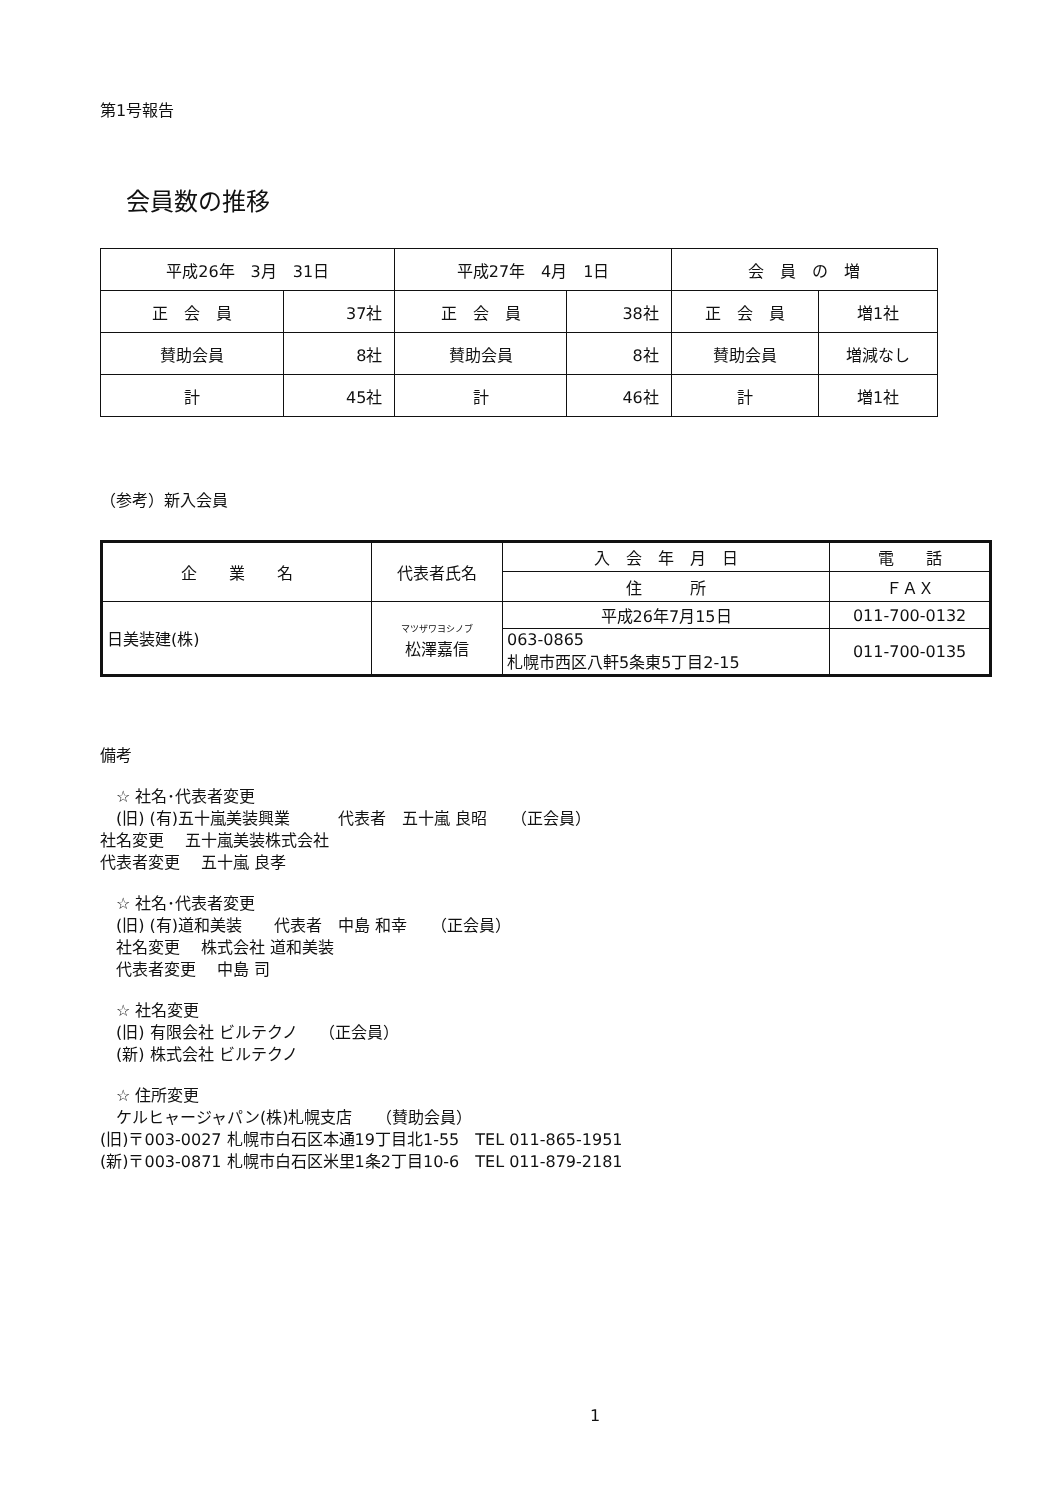第1号報告
会員数の推移
| 平成26年 3月 31日 | | 平成27年 4月 1日 | | 会 員 の 増 | |
| 正 会 員 | 37社 | 正 会 員 | 38社 | 正 会 員 | 増1社 |
| 賛助会員 | 8社 | 賛助会員 | 8社 | 賛助会員 | 増減なし |
| 計 | 45社 | 計 | 46社 | 計 | 増1社 |
（参考）新入会員
| 企 業 名 | 代表者氏名 | 入 会 年 月 日 | 電 話 |
| | | 住 所 | ＦＡＸ |
| 日美装建(株) | マツザワヨシノブ 松澤嘉信 | 平成26年7月15日 | 011-700-0132 |
| | | 063-0865 札幌市西区八軒5条東5丁目2-15 | 011-700-0135 |
備考
　☆ 社名･代表者変更
　(旧) (有)五十嵐美装興業　　　代表者　五十嵐 良昭　　（正会員）
社名変更　 五十嵐美装株式会社
代表者変更　 五十嵐 良孝
　☆ 社名･代表者変更
　(旧) (有)道和美装　　代表者　中島 和幸　　（正会員）
　社名変更　 株式会社 道和美装
　代表者変更　 中島 司
　☆ 社名変更
　(旧) 有限会社 ビルテクノ　 （正会員）
　(新) 株式会社 ビルテクノ
　☆ 住所変更
　ケルヒャージャパン(株)札幌支店　　（賛助会員）
(旧)〒003-0027 札幌市白石区本通19丁目北1-55　TEL 011-865-1951
(新)〒003-0871 札幌市白石区米里1条2丁目10-6　TEL 011-879-2181
1